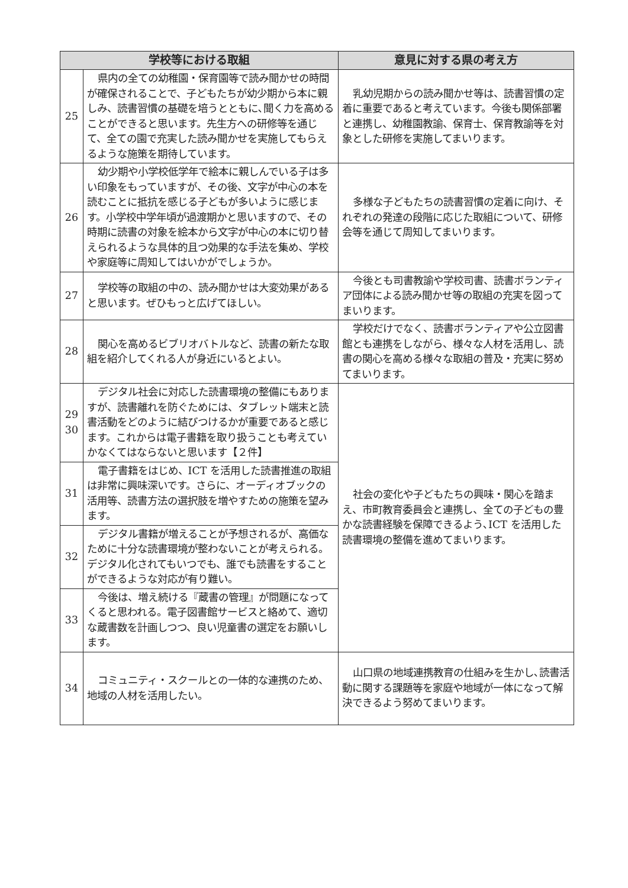| 学校等における取組 | | 意見に対する県の考え方 |
| --- | --- | --- |
| 25 | 県内の全ての幼稚園・保育園等で読み聞かせの時間が確保されることで、子どもたちが幼少期から本に親しみ、読書習慣の基礎を培うとともに､聞く力を高めることができると思います。先生方への研修等を通じて、全ての園で充実した読み聞かせを実施してもらえるような施策を期待しています。 | 乳幼児期からの読み聞かせ等は、読書習慣の定着に重要であると考えています。今後も関係部署と連携し、幼稚園教諭、保育士、保育教諭等を対象とした研修を実施してまいります。 |
| 26 | 幼少期や小学校低学年で絵本に親しんでいる子は多い印象をもっていますが、その後、文字が中心の本を読むことに抵抗を感じる子どもが多いように感じます。小学校中学年頃が過渡期かと思いますので、その時期に読書の対象を絵本から文字が中心の本に切り替えられるような具体的且つ効果的な手法を集め、学校や家庭等に周知してはいかがでしょうか。 | 多様な子どもたちの読書習慣の定着に向け、それぞれの発達の段階に応じた取組について、研修会等を通じて周知してまいります。 |
| 27 | 学校等の取組の中の、読み聞かせは大変効果があると思います。ぜひもっと広げてほしい。 | 今後とも司書教諭や学校司書、読書ボランティア団体による読み聞かせ等の取組の充実を図ってまいります。 |
| 28 | 関心を高めるビブリオバトルなど、読書の新たな取組を紹介してくれる人が身近にいるとよい。 | 学校だけでなく、読書ボランティアや公立図書館とも連携をしながら、様々な人材を活用し、読書の関心を高める様々な取組の普及・充実に努めてまいります。 |
| 29 30 | デジタル社会に対応した読書環境の整備にもありますが、読書離れを防ぐためには、タブレット端末と読書活動をどのように結びつけるかが重要であると感じます。これからは電子書籍を取り扱うことも考えていかなくてはならないと思います【２件】 | 社会の変化や子どもたちの興味・関心を踏まえ、市町教育委員会と連携し、全ての子どもの豊かな読書経験を保障できるよう､ICT を活用した読書環境の整備を進めてまいります。 |
| 31 | 電子書籍をはじめ、ICT を活用した読書推進の取組は非常に興味深いです。さらに、オーディオブックの活用等、読書方法の選択肢を増やすための施策を望みます。 | |
| 32 | デジタル書籍が増えることが予想されるが、高価なために十分な読書環境が整わないことが考えられる。デジタル化されてもいつでも、誰でも読書をすることができるような対応が有り難い。 | |
| 33 | 今後は、増え続ける『蔵書の管理』が問題になってくると思われる。電子図書館サービスと絡めて、適切な蔵書数を計画しつつ、良い児童書の選定をお願いします。 | |
| 34 | コミュニティ・スクールとの一体的な連携のため、地域の人材を活用したい。 | 山口県の地域連携教育の仕組みを生かし､読書活動に関する課題等を家庭や地域が一体になって解決できるよう努めてまいります。 |